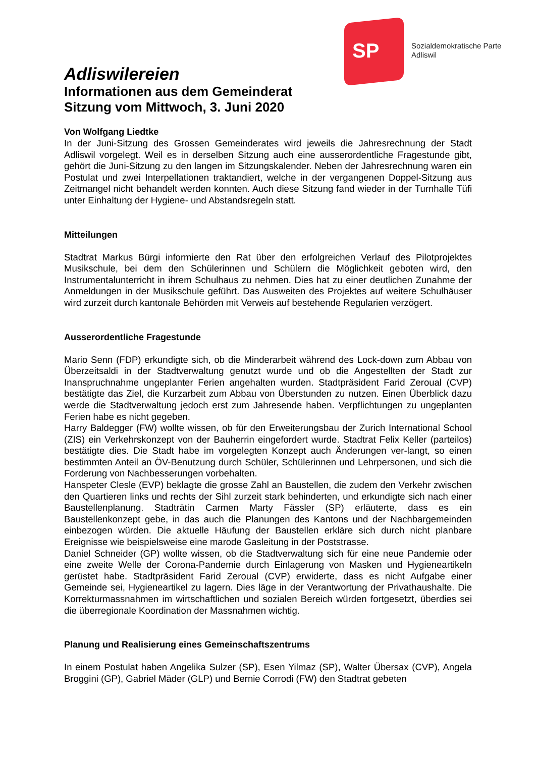SP
Sozialdemokratische Parte
Adliswil
Adliswilereien
Informationen aus dem Gemeinderat
Sitzung vom Mittwoch, 3. Juni 2020
Von Wolfgang Liedtke
In der Juni-Sitzung des Grossen Gemeinderates wird jeweils die Jahresrechnung der Stadt Adliswil vorgelegt. Weil es in derselben Sitzung auch eine ausserordentliche Fragestunde gibt, gehört die Juni-Sitzung zu den langen im Sitzungskalender. Neben der Jahresrechnung waren ein Postulat und zwei Interpellationen traktandiert, welche in der vergangenen Doppel-Sitzung aus Zeitmangel nicht behandelt werden konnten. Auch diese Sitzung fand wieder in der Turnhalle Tüfi unter Einhaltung der Hygiene- und Abstandsregeln statt.
Mitteilungen
Stadtrat Markus Bürgi informierte den Rat über den erfolgreichen Verlauf des Pilotprojektes Musikschule, bei dem den Schülerinnen und Schülern die Möglichkeit geboten wird, den Instrumentalunterricht in ihrem Schulhaus zu nehmen. Dies hat zu einer deutlichen Zunahme der Anmeldungen in der Musikschule geführt. Das Ausweiten des Projektes auf weitere Schulhäuser wird zurzeit durch kantonale Behörden mit Verweis auf bestehende Regularien verzögert.
Ausserordentliche Fragestunde
Mario Senn (FDP) erkundigte sich, ob die Minderarbeit während des Lock-down zum Abbau von Überzeitsaldi in der Stadtverwaltung genutzt wurde und ob die Angestellten der Stadt zur Inanspruchnahme ungeplanter Ferien angehalten wurden. Stadtpräsident Farid Zeroual (CVP) bestätigte das Ziel, die Kurzarbeit zum Abbau von Überstunden zu nutzen. Einen Überblick dazu werde die Stadtverwaltung jedoch erst zum Jahresende haben. Verpflichtungen zu ungeplanten Ferien habe es nicht gegeben.
Harry Baldegger (FW) wollte wissen, ob für den Erweiterungsbau der Zurich International School (ZIS) ein Verkehrskonzept von der Bauherrin eingefordert wurde. Stadtrat Felix Keller (parteilos) bestätigte dies. Die Stadt habe im vorgelegten Konzept auch Änderungen ver-langt, so einen bestimmten Anteil an ÖV-Benutzung durch Schüler, Schülerinnen und Lehrpersonen, und sich die Forderung von Nachbesserungen vorbehalten.
Hanspeter Clesle (EVP) beklagte die grosse Zahl an Baustellen, die zudem den Verkehr zwischen den Quartieren links und rechts der Sihl zurzeit stark behinderten, und erkundigte sich nach einer Baustellenplanung. Stadträtin Carmen Marty Fässler (SP) erläuterte, dass es ein Baustellenkonzept gebe, in das auch die Planungen des Kantons und der Nachbargemeinden einbezogen würden. Die aktuelle Häufung der Baustellen erkläre sich durch nicht planbare Ereignisse wie beispielsweise eine marode Gasleitung in der Poststrasse.
Daniel Schneider (GP) wollte wissen, ob die Stadtverwaltung sich für eine neue Pandemie oder eine zweite Welle der Corona-Pandemie durch Einlagerung von Masken und Hygieneartikeln gerüstet habe. Stadtpräsident Farid Zeroual (CVP) erwiderte, dass es nicht Aufgabe einer Gemeinde sei, Hygieneartikel zu lagern. Dies läge in der Verantwortung der Privathaushalte. Die Korrekturmassnahmen im wirtschaftlichen und sozialen Bereich würden fortgesetzt, überdies sei die überregionale Koordination der Massnahmen wichtig.
Planung und Realisierung eines Gemeinschaftszentrums
In einem Postulat haben Angelika Sulzer (SP), Esen Yilmaz (SP), Walter Übersax (CVP), Angela Broggini (GP), Gabriel Mäder (GLP) und Bernie Corrodi (FW) den Stadtrat gebeten